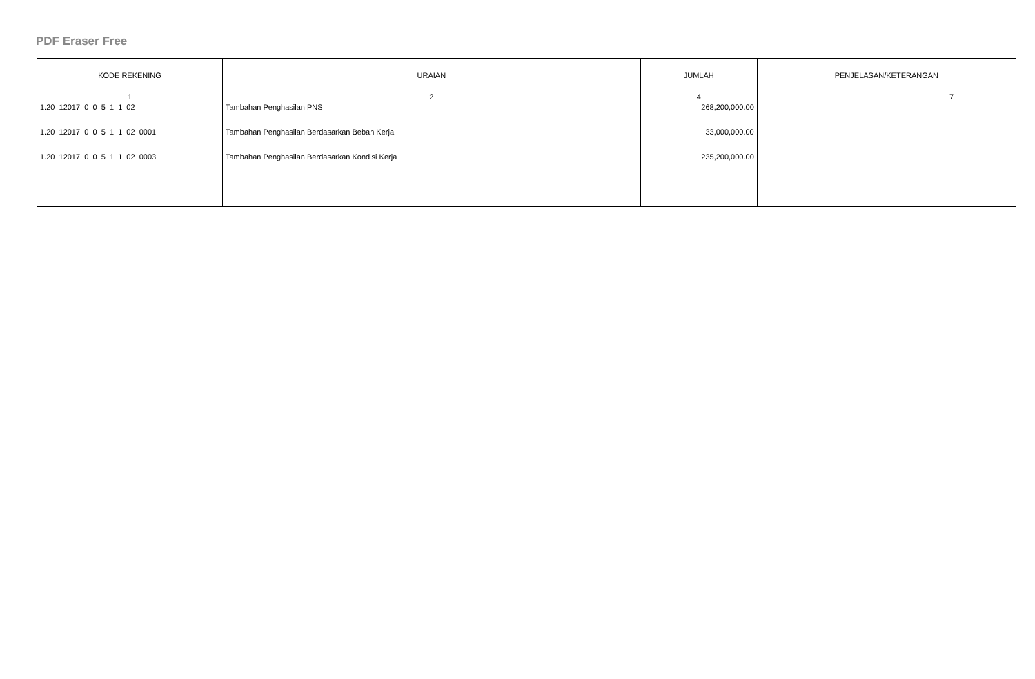PDF Eraser Free
| KODE REKENING | URAIAN | JUMLAH | PENJELASAN/KETERANGAN |
| --- | --- | --- | --- |
| 1 | 2 | 4 | 7 |
| 1.20 12017 0 0 5 1 1 02 | Tambahan Penghasilan PNS | 268,200,000.00 | |
| 1.20 12017 0 0 5 1 1 02 0001 | Tambahan Penghasilan Berdasarkan Beban Kerja | 33,000,000.00 | |
| 1.20 12017 0 0 5 1 1 02 0003 | Tambahan Penghasilan Berdasarkan Kondisi Kerja | 235,200,000.00 | |